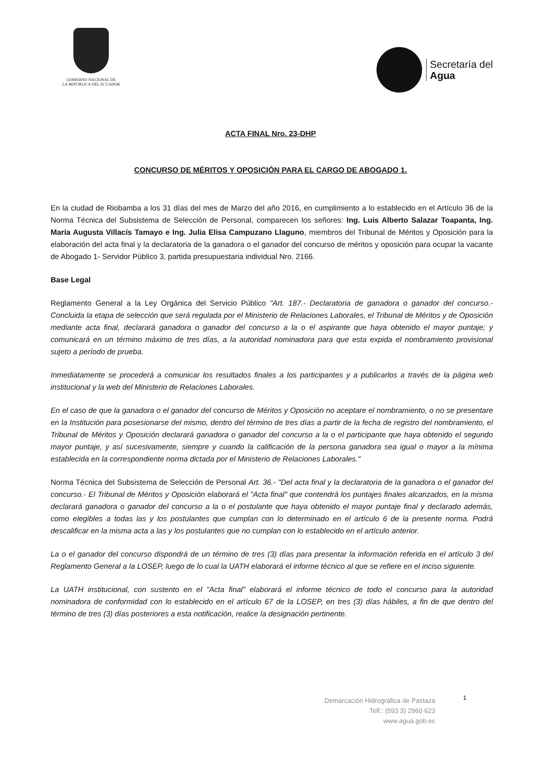GOBIERNO NACIONAL DE
LA REPUBLICA DEL ECUADOR
Secretaría del
Agua
ACTA FINAL Nro. 23-DHP
CONCURSO DE MÉRITOS Y OPOSICIÓN PARA EL CARGO DE ABOGADO 1.
En la ciudad de Riobamba a los 31 días del mes de Marzo del año 2016, en cumplimiento a lo establecido en el Artículo 36 de la Norma Técnica del Subsistema de Selección de Personal, comparecen los señores: Ing. Luis Alberto Salazar Toapanta, Ing. María Augusta Villacís Tamayo e Ing. Julia Elisa Campuzano Llaguno, miembros del Tribunal de Méritos y Oposición para la elaboración del acta final y la declaratoria de la ganadora o el ganador del concurso de méritos y oposición para ocupar la vacante de Abogado 1- Servidor Público 3, partida presupuestaria individual Nro. 2166.
Base Legal
Reglamento General a la Ley Orgánica del Servicio Público "Art. 187.- Declaratoria de ganadora o ganador del concurso.- Concluida la etapa de selección que será regulada por el Ministerio de Relaciones Laborales, el Tribunal de Méritos y de Oposición mediante acta final, declarará ganadora o ganador del concurso a la o el aspirante que haya obtenido el mayor puntaje; y comunicará en un término máximo de tres días, a la autoridad nominadora para que esta expida el nombramiento provisional sujeto a período de prueba.
Inmediatamente se procederá a comunicar los resultados finales a los participantes y a publicarlos a través de la página web institucional y la web del Ministerio de Relaciones Laborales.
En el caso de que la ganadora o el ganador del concurso de Méritos y Oposición no aceptare el nombramiento, o no se presentare en la Institución para posesionarse del mismo, dentro del término de tres días a partir de la fecha de registro del nombramiento, el Tribunal de Méritos y Oposición declarará ganadora o ganador del concurso a la o el participante que haya obtenido el segundo mayor puntaje, y así sucesivamente, siempre y cuando la calificación de la persona ganadora sea igual o mayor a la mínima establecida en la correspondiente norma dictada por el Ministerio de Relaciones Laborales."
Norma Técnica del Subsistema de Selección de Personal Art. 36.- "Del acta final y la declaratoria de la ganadora o el ganador del concurso.- El Tribunal de Méritos y Oposición elaborará el "Acta final" que contendrá los puntajes finales alcanzados, en la misma declarará ganadora o ganador del concurso a la o el postulante que haya obtenido el mayor puntaje final y declarado además, como elegibles a todas las y los postulantes que cumplan con lo determinado en el artículo 6 de la presente norma. Podrá descalificar en la misma acta a las y los postulantes que no cumplan con lo establecido en el artículo anterior.
La o el ganador del concurso dispondrá de un término de tres (3) días para presentar la información referida en el artículo 3 del Reglamento General a la LOSEP, luego de lo cual la UATH elaborará el informe técnico al que se refiere en el inciso siguiente.
La UATH institucional, con sustento en el "Acta final" elaborará el informe técnico de todo el concurso para la autoridad nominadora de conformidad con lo establecido en el artículo 67 de la LOSEP, en tres (3) días hábiles, a fin de que dentro del término de tres (3) días posteriores a esta notificación, realice la designación pertinente.
Demarcación Hidrográfica de Pastaza
Telf.: (593 3) 2960 623
www.agua.gob.ec
1